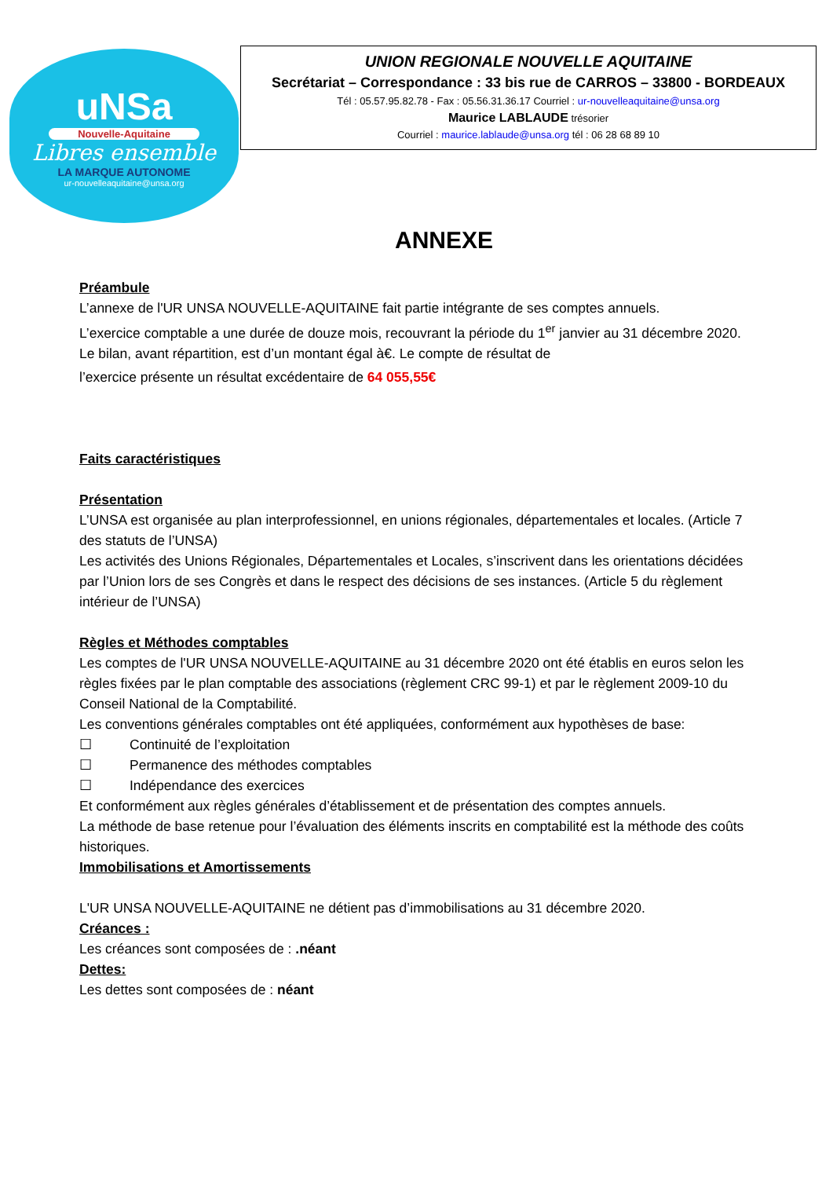uNSa
Nouvelle-Aquitaine
Libres ensemble
LA MARQUE AUTONOME
ur-nouvelleaquitaine@unsa.org
UNION REGIONALE NOUVELLE AQUITAINE
Secrétariat – Correspondance : 33 bis rue de CARROS – 33800 - BORDEAUX
Tél : 05.57.95.82.78 - Fax : 05.56.31.36.17 Courriel : ur-nouvelleaquitaine@unsa.org
Maurice LABLAUDE trésorier
Courriel : maurice.lablaude@unsa.org tél : 06 28 68 89 10
ANNEXE
Préambule
L’annexe de l'UR UNSA NOUVELLE-AQUITAINE fait partie intégrante de ses comptes annuels.
L’exercice comptable a une durée de douze mois, recouvrant la période du 1<sup>er</sup> janvier au 31 décembre 2020.
Le bilan, avant répartition, est d’un montant égal à€. Le compte de résultat de
l’exercice présente un résultat excédentaire de 64 055,55€
Faits caractéristiques
Présentation
L’UNSA est organisée au plan interprofessionnel, en unions régionales, départementales et locales. (Article 7 des statuts de l’UNSA)
Les activités des Unions Régionales, Départementales et Locales, s’inscrivent dans les orientations décidées par l’Union lors de ses Congrès et dans le respect des décisions de ses instances. (Article 5 du règlement intérieur de l’UNSA)
Règles et Méthodes comptables
Les comptes de l'UR UNSA NOUVELLE-AQUITAINE au 31 décembre 2020 ont été établis en euros selon les règles fixées par le plan comptable des associations (règlement CRC 99-1) et par le règlement 2009-10 du Conseil National de la Comptabilité.
Les conventions générales comptables ont été appliquées, conformément aux hypothèses de base:
☐ Continuité de l’exploitation
☐ Permanence des méthodes comptables
☐ Indépendance des exercices
Et conformément aux règles générales d’établissement et de présentation des comptes annuels.
La méthode de base retenue pour l’évaluation des éléments inscrits en comptabilité est la méthode des coûts historiques.
Immobilisations et Amortissements
L'UR UNSA NOUVELLE-AQUITAINE ne détient pas d’immobilisations au 31 décembre 2020.
Créances :
Les créances sont composées de : .néant
Dettes:
Les dettes sont composées de : néant